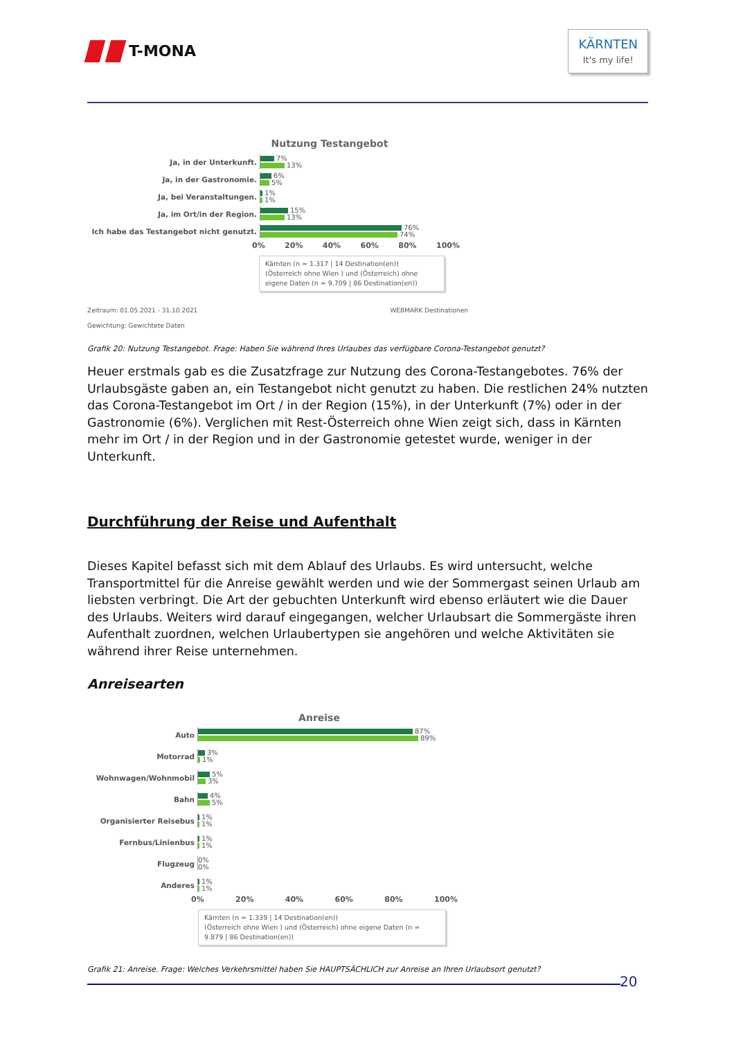T-MONA
KÄRNTEN
It's my life!
Nutzung Testangebot
Ja, in der Unterkunft.
7%
13%
Ja, in der Gastronomie.
6%
5%
Ja, bei Veranstaltungen.
1%
1%
Ja, im Ort/in der Region.
15%
13%
Ich habe das Testangebot nicht genutzt.
76%
74%
0% 20% 40% 60% 80% 100%
Kärnten (n = 1.317 | 14 Destination(en))
(Österreich ohne Wien ) und (Österreich) ohne eigene Daten (n = 9.709 | 86 Destination(en))
Zeitraum: 01.05.2021 - 31.10.2021 WEBMARK Destinationen
Gewichtung: Gewichtete Daten
Grafik 20: Nutzung Testangebot. Frage: Haben Sie während Ihres Urlaubes das verfügbare Corona-Testangebot genutzt?
Heuer erstmals gab es die Zusatzfrage zur Nutzung des Corona-Testangebotes. 76% der Urlaubs­gäste gaben an, ein Testangebot nicht genutzt zu haben. Die restlichen 24% nutzten das Corona-Testangebot im Ort / in der Region (15%), in der Unterkunft (7%) oder in der Gastronomie (6%). Verglichen mit Rest-Österreich ohne Wien zeigt sich, dass in Kärnten mehr im Ort / in der Region und in der Gastronomie getestet wurde, weniger in der Unterkunft.
Durchführung der Reise und Aufenthalt
Dieses Kapitel befasst sich mit dem Ablauf des Urlaubs. Es wird untersucht, welche Transportmit­tel für die Anreise gewählt werden und wie der Sommergast seinen Urlaub am liebsten verbringt. Die Art der gebuchten Unterkunft wird ebenso erläutert wie die Dauer des Urlaubs. Weiters wird darauf eingegangen, welcher Urlaubsart die Sommergäste ihren Aufenthalt zuordnen, welchen Urlaubertypen sie angehören und welche Aktivitäten sie während ihrer Reise unternehmen.
Anreisearten
Anreise
Auto
87%
89%
Motorrad
3%
1%
Wohnwagen/Wohnmobil
5%
3%
Bahn
4%
5%
Organisierter Reisebus
1%
1%
Fernbus/Linienbus
1%
1%
Flugzeug
0%
0%
Anderes
1%
1%
0% 20% 40% 60% 80% 100%
Kärnten (n = 1.339 | 14 Destination(en))
(Österreich ohne Wien ) und (Österreich) ohne eigene Daten (n = 9.879 | 86 Destination(en))
Grafik 21: Anreise. Frage: Welches Verkehrsmittel haben Sie HAUPTSÄCHLICH zur Anreise an Ihren Urlaubsort genutzt?
20